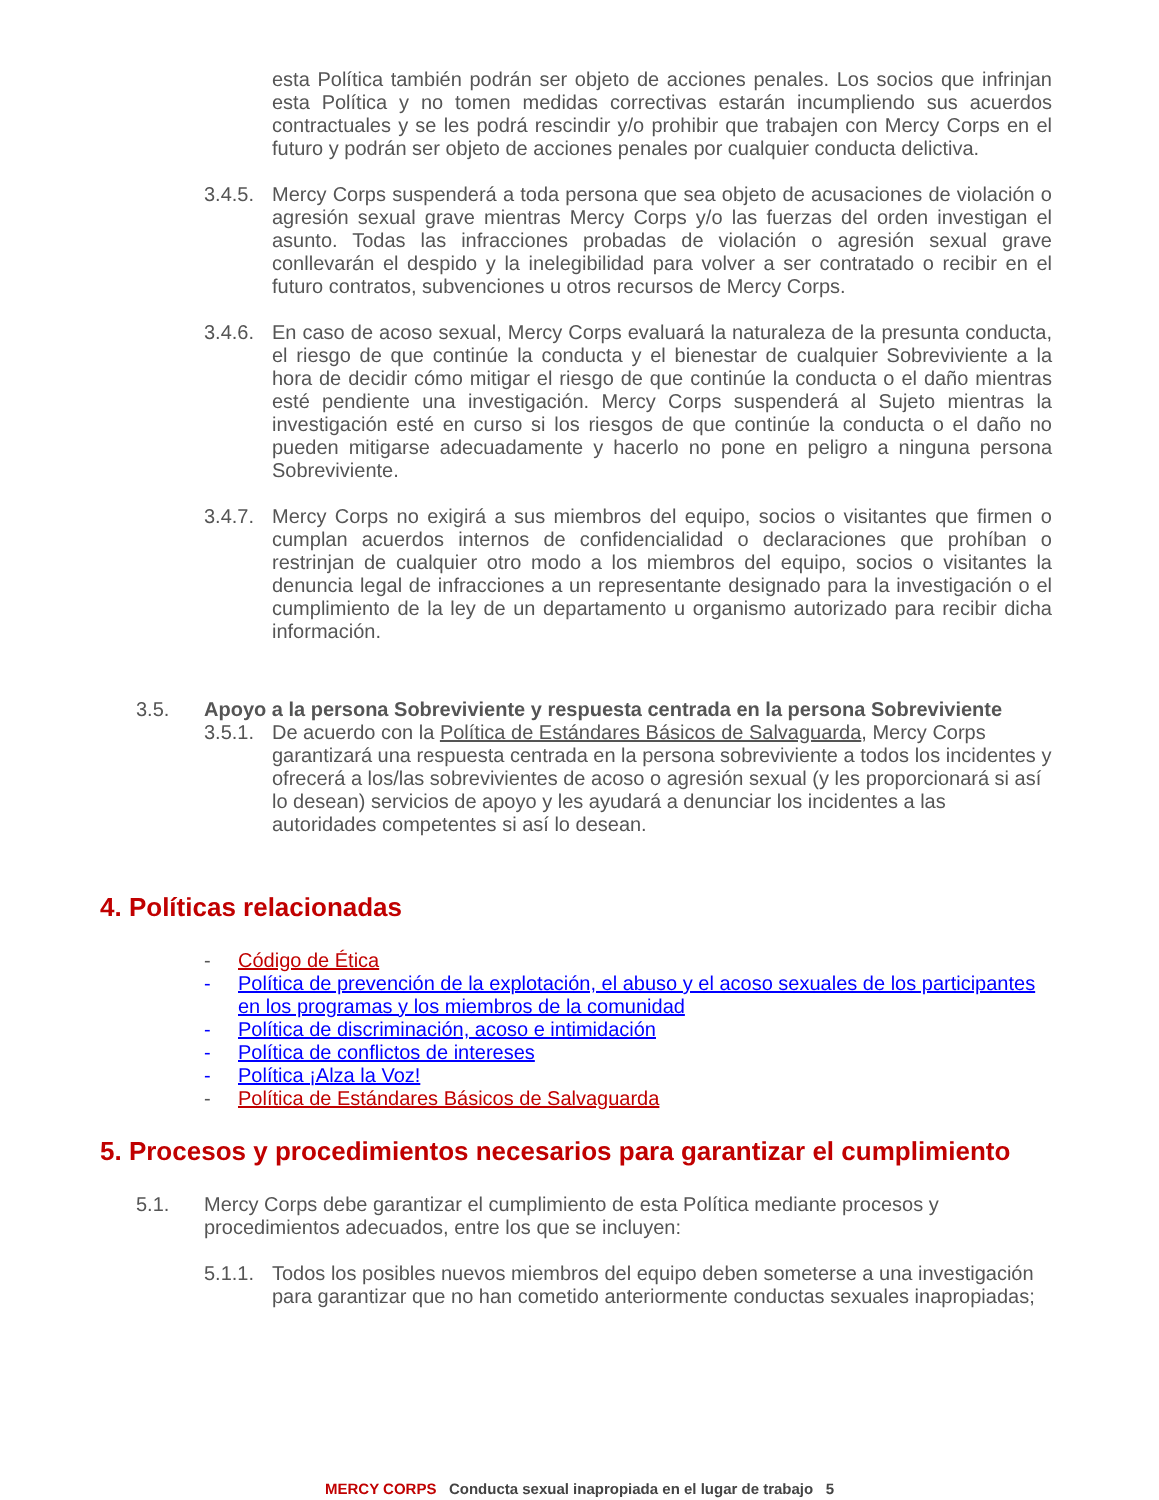esta Política también podrán ser objeto de acciones penales. Los socios que infrinjan esta Política y no tomen medidas correctivas estarán incumpliendo sus acuerdos contractuales y se les podrá rescindir y/o prohibir que trabajen con Mercy Corps en el futuro y podrán ser objeto de acciones penales por cualquier conducta delictiva.
3.4.5.
Mercy Corps suspenderá a toda persona que sea objeto de acusaciones de violación o agresión sexual grave mientras Mercy Corps y/o las fuerzas del orden investigan el asunto. Todas las infracciones probadas de violación o agresión sexual grave conllevarán el despido y la inelegibilidad para volver a ser contratado o recibir en el futuro contratos, subvenciones u otros recursos de Mercy Corps.
3.4.6.
En caso de acoso sexual, Mercy Corps evaluará la naturaleza de la presunta conducta, el riesgo de que continúe la conducta y el bienestar de cualquier Sobreviviente a la hora de decidir cómo mitigar el riesgo de que continúe la conducta o el daño mientras esté pendiente una investigación. Mercy Corps suspenderá al Sujeto mientras la investigación esté en curso si los riesgos de que continúe la conducta o el daño no pueden mitigarse adecuadamente y hacerlo no pone en peligro a ninguna persona Sobreviviente.
3.4.7.
Mercy Corps no exigirá a sus miembros del equipo, socios o visitantes que firmen o cumplan acuerdos internos de confidencialidad o declaraciones que prohíban o restrinjan de cualquier otro modo a los miembros del equipo, socios o visitantes la denuncia legal de infracciones a un representante designado para la investigación o el cumplimiento de la ley de un departamento u organismo autorizado para recibir dicha información.
3.5. Apoyo a la persona Sobreviviente y respuesta centrada en la persona Sobreviviente
3.5.1.
De acuerdo con la Política de Estándares Básicos de Salvaguarda, Mercy Corps garantizará una respuesta centrada en la persona sobreviviente a todos los incidentes y ofrecerá a los/las sobrevivientes de acoso o agresión sexual (y les proporcionará si así lo desean) servicios de apoyo y les ayudará a denunciar los incidentes a las autoridades competentes si así lo desean.
4. Políticas relacionadas
- Código de Ética
- Política de prevención de la explotación, el abuso y el acoso sexuales de los participantes en los programas y los miembros de la comunidad
- Política de discriminación, acoso e intimidación
- Política de conflictos de intereses
- Política ¡Alza la Voz!
- Política de Estándares Básicos de Salvaguarda
5. Procesos y procedimientos necesarios para garantizar el cumplimiento
5.1. Mercy Corps debe garantizar el cumplimiento de esta Política mediante procesos y procedimientos adecuados, entre los que se incluyen:
5.1.1.
Todos los posibles nuevos miembros del equipo deben someterse a una investigación para garantizar que no han cometido anteriormente conductas sexuales inapropiadas;
MERCY CORPS Conducta sexual inapropiada en el lugar de trabajo 5